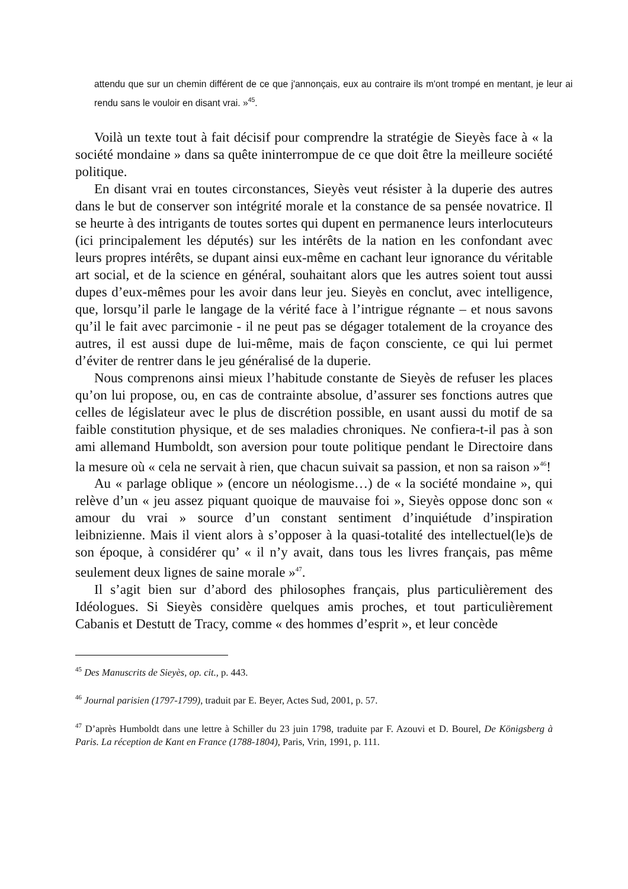attendu que sur un chemin différent de ce que j'annonçais, eux au contraire ils m'ont trompé en mentant, je leur ai rendu sans le vouloir en disant vrai. »<sup>45</sup>.
Voilà un texte tout à fait décisif pour comprendre la stratégie de Sieyès face à « la société mondaine » dans sa quête ininterrompue de ce que doit être la meilleure société politique.
En disant vrai en toutes circonstances, Sieyès veut résister à la duperie des autres dans le but de conserver son intégrité morale et la constance de sa pensée novatrice. Il se heurte à des intrigants de toutes sortes qui dupent en permanence leurs interlocuteurs (ici principalement les députés) sur les intérêts de la nation en les confondant avec leurs propres intérêts, se dupant ainsi eux-même en cachant leur ignorance du véritable art social, et de la science en général, souhaitant alors que les autres soient tout aussi dupes d’eux-mêmes pour les avoir dans leur jeu. Sieyès en conclut, avec intelligence, que, lorsqu’il parle le langage de la vérité face à l’intrigue régnante – et nous savons qu’il le fait avec parcimonie - il ne peut pas se dégager totalement de la croyance des autres, il est aussi dupe de lui-même, mais de façon consciente, ce qui lui permet d’éviter de rentrer dans le jeu généralisé de la duperie.
Nous comprenons ainsi mieux l’habitude constante de Sieyès de refuser les places qu’on lui propose, ou, en cas de contrainte absolue, d’assurer ses fonctions autres que celles de législateur avec le plus de discrétion possible, en usant aussi du motif de sa faible constitution physique, et de ses maladies chroniques. Ne confiera-t-il pas à son ami allemand Humboldt, son aversion pour toute politique pendant le Directoire dans la mesure où « cela ne servait à rien, que chacun suivait sa passion, et non sa raison »<sup>46</sup>!
Au « parlage oblique » (encore un néologisme…) de « la société mondaine », qui relève d’un « jeu assez piquant quoique de mauvaise foi », Sieyès oppose donc son « amour du vrai » source d’un constant sentiment d’inquiétude d’inspiration leibnizienne. Mais il vient alors à s’opposer à la quasi-totalité des intellectuel(le)s de son époque, à considérer qu’ « il n’y avait, dans tous les livres français, pas même seulement deux lignes de saine morale »<sup>47</sup>.
Il s’agit bien sur d’abord des philosophes français, plus particulièrement des Idéologues. Si Sieyès considère quelques amis proches, et tout particulièrement Cabanis et Destutt de Tracy, comme « des hommes d’esprit », et leur concède
<sup>45</sup> Des Manuscrits de Sieyès, op. cit., p. 443.
<sup>46</sup> Journal parisien (1797-1799), traduit par E. Beyer, Actes Sud, 2001, p. 57.
<sup>47</sup> D’après Humboldt dans une lettre à Schiller du 23 juin 1798, traduite par F. Azouvi et D. Bourel, De Königsberg à Paris. La réception de Kant en France (1788-1804), Paris, Vrin, 1991, p. 111.